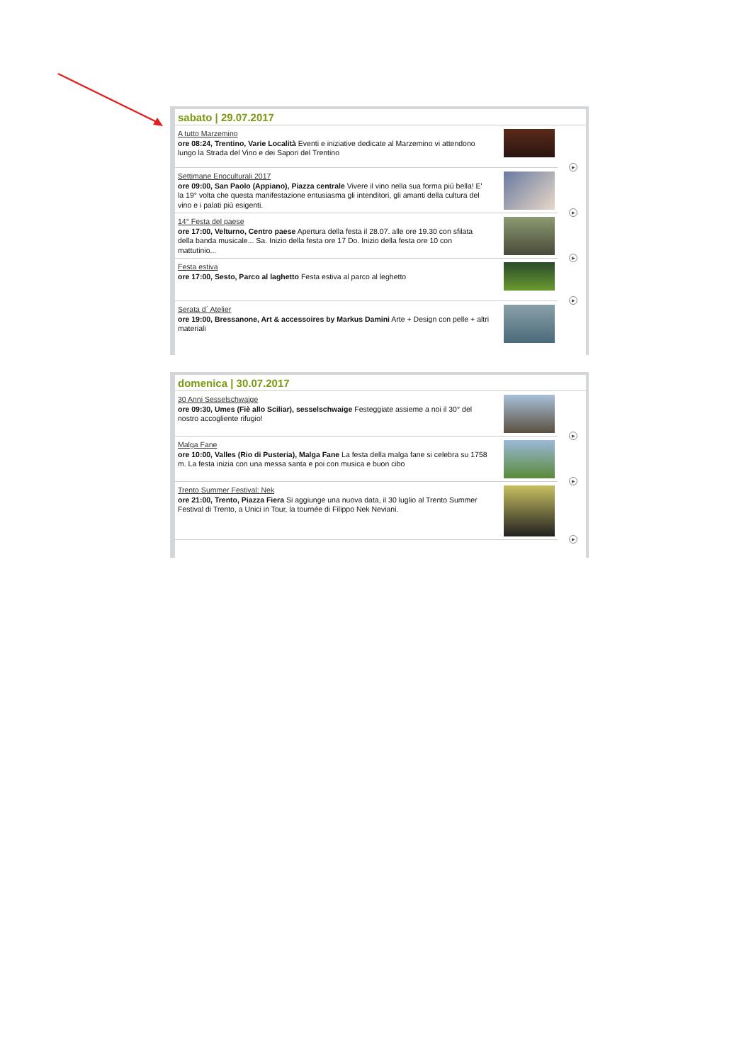sabato | 29.07.2017
A tutto Marzemino
ore 08:24, Trentino, Varie Località Eventi e iniziative dedicate al Marzemino vi attendono lungo la Strada del Vino e dei Sapori del Trentino
▶
Settimane Enoculturali 2017
ore 09:00, San Paolo (Appiano), Piazza centrale Vivere il vino nella sua forma piú bella! E' la 19° volta che questa manifestazione entusiasma gli intenditori, gli amanti della cultura del vino e i palati più esigenti.
▶
14° Festa del paese
ore 17:00, Velturno, Centro paese Apertura della festa il 28.07. alle ore 19.30 con sfilata della banda musicale... Sa. Inizio della festa ore 17 Do. Inizio della festa ore 10 con mattutinio...
▶
Festa estiva
ore 17:00, Sesto, Parco al laghetto Festa estiva al parco al leghetto
▶
Serata d´ Atelier
ore 19:00, Bressanone, Art & accessoires by Markus Damini Arte + Design con pelle + altri materiali
domenica | 30.07.2017
30 Anni Sesselschwaige
ore 09:30, Umes (Fiè allo Sciliar), sesselschwaige Festeggiate assieme a noi il 30° del nostro accogliente rifugio!
▶
Malga Fane
ore 10:00, Valles (Rio di Pusteria), Malga Fane La festa della malga fane si celebra su 1758 m. La festa inizia con una messa santa e poi con musica e buon cibo
▶
Trento Summer Festival: Nek
ore 21:00, Trento, Piazza Fiera Si aggiunge una nuova data, il 30 luglio al Trento Summer Festival di Trento, a Unici in Tour, la tournée di Filippo Nek Neviani.
▶